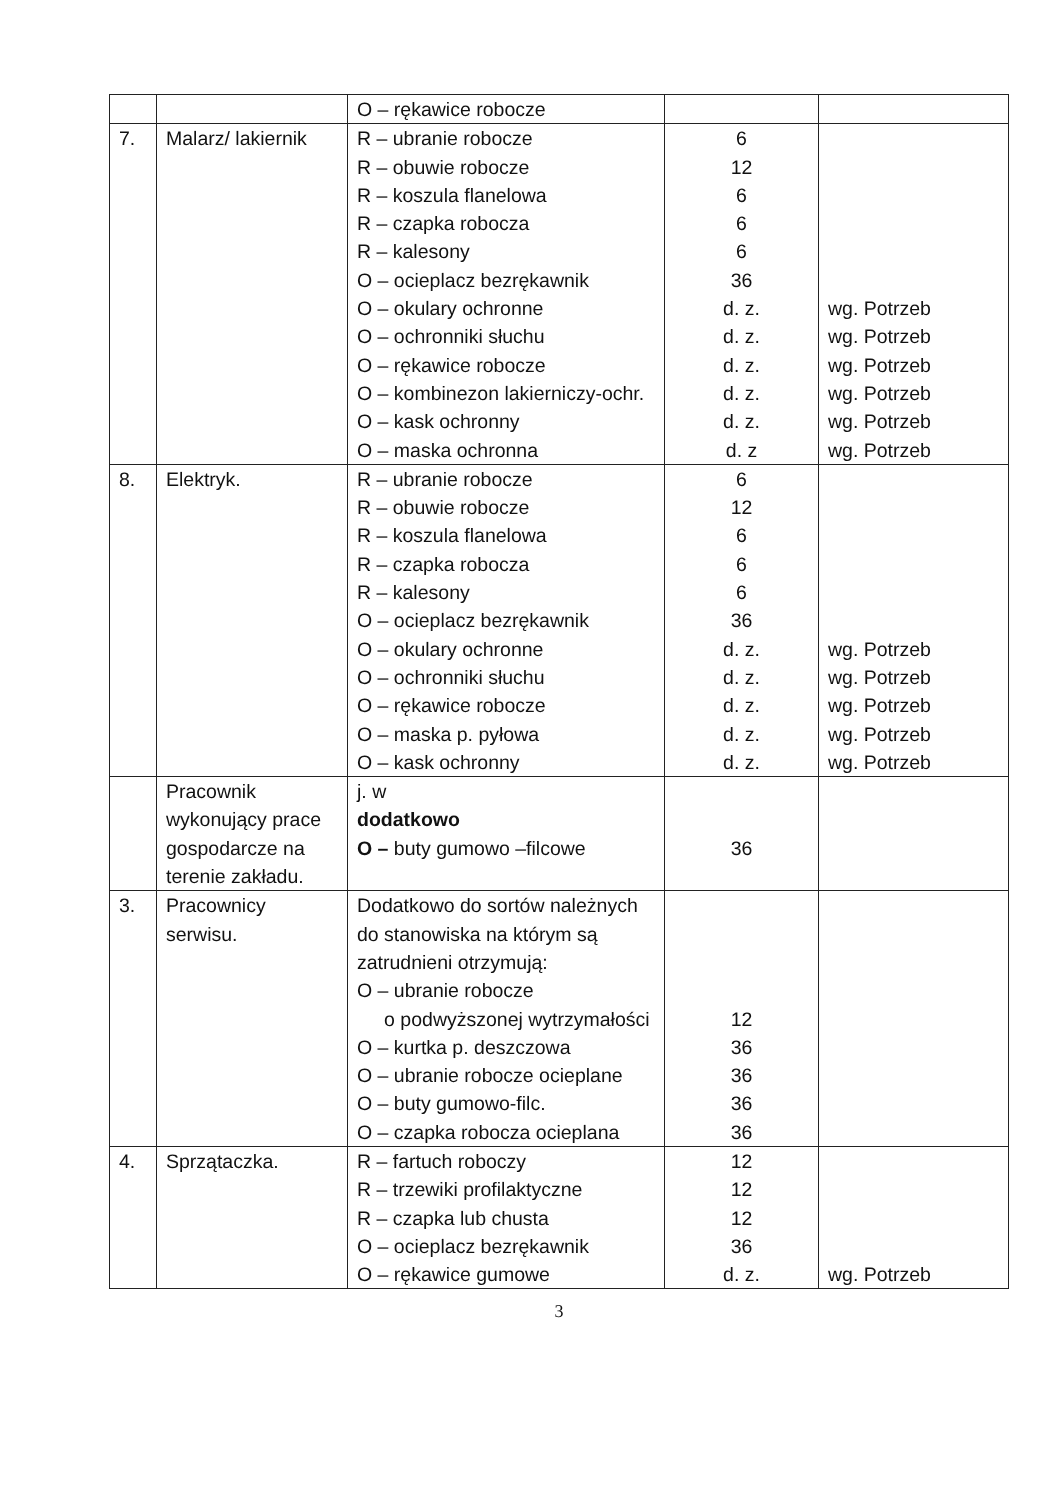| | | O – rękawice robocze | | |
| 7. | Malarz/ lakiernik | R – ubranie robocze R – obuwie robocze R – koszula flanelowa R – czapka robocza R – kalesony O – ocieplacz bezrękawnik O – okulary ochronne O – ochronniki słuchu O – rękawice robocze O – kombinezon lakierniczy-ochr. O – kask ochronny O – maska ochronna | 6 12 6 6 6 36 d. z. d. z. d. z. d. z. d. z. d. z | wg. Potrzeb wg. Potrzeb wg. Potrzeb wg. Potrzeb wg. Potrzeb wg. Potrzeb |
| 8. | Elektryk. | R – ubranie robocze R – obuwie robocze R – koszula flanelowa R – czapka robocza R – kalesony O – ocieplacz bezrękawnik O – okulary ochronne O – ochronniki słuchu O – rękawice robocze O – maska p. pyłowa O – kask ochronny | 6 12 6 6 6 36 d. z. d. z. d. z. d. z. d. z. | wg. Potrzeb wg. Potrzeb wg. Potrzeb wg. Potrzeb wg. Potrzeb |
| | Pracownik wykonujący prace gospodarcze na terenie zakładu. | j. w dodatkowo O – buty gumowo –filcowe | 36 | |
| 3. | Pracownicy serwisu. | Dodatkowo do sortów należnych do stanowiska na którym są zatrudnieni otrzymują: O – ubranie robocze o podwyższonej wytrzymałości O – kurtka p. deszczowa O – ubranie robocze ocieplane O – buty gumowo-filc. O – czapka robocza ocieplana | 12 36 36 36 36 | |
| 4. | Sprzątaczka. | R – fartuch roboczy R – trzewiki profilaktyczne R – czapka lub chusta O – ocieplacz bezrękawnik O – rękawice gumowe | 12 12 12 36 d. z. | wg. Potrzeb |
3